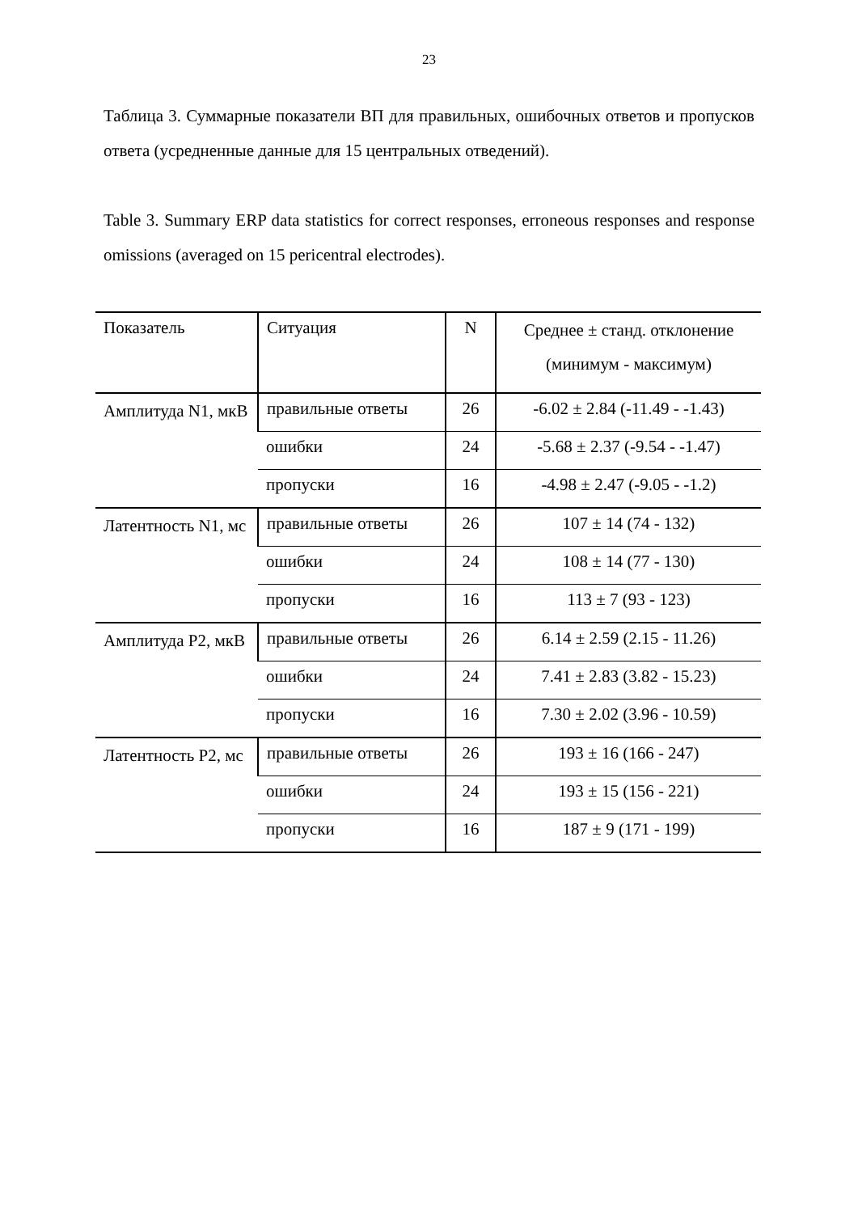23
Таблица 3. Суммарные показатели ВП для правильных, ошибочных ответов и пропусков ответа (усредненные данные для 15 центральных отведений).
Table 3. Summary ERP data statistics for correct responses, erroneous responses and response omissions (averaged on 15 pericentral electrodes).
| Показатель | Ситуация | N | Среднее ± станд. отклонение (минимум - максимум) |
| --- | --- | --- | --- |
| Амплитуда N1, мкВ | правильные ответы | 26 | -6.02 ± 2.84 (-11.49 - -1.43) |
| | ошибки | 24 | -5.68 ± 2.37 (-9.54 - -1.47) |
| | пропуски | 16 | -4.98 ± 2.47 (-9.05 - -1.2) |
| Латентность N1, мс | правильные ответы | 26 | 107 ± 14 (74 - 132) |
| | ошибки | 24 | 108 ± 14 (77 - 130) |
| | пропуски | 16 | 113 ± 7 (93 - 123) |
| Амплитуда P2, мкВ | правильные ответы | 26 | 6.14 ± 2.59 (2.15 - 11.26) |
| | ошибки | 24 | 7.41 ± 2.83 (3.82 - 15.23) |
| | пропуски | 16 | 7.30 ± 2.02 (3.96 - 10.59) |
| Латентность P2, мс | правильные ответы | 26 | 193 ± 16 (166 - 247) |
| | ошибки | 24 | 193 ± 15 (156 - 221) |
| | пропуски | 16 | 187 ± 9 (171 - 199) |